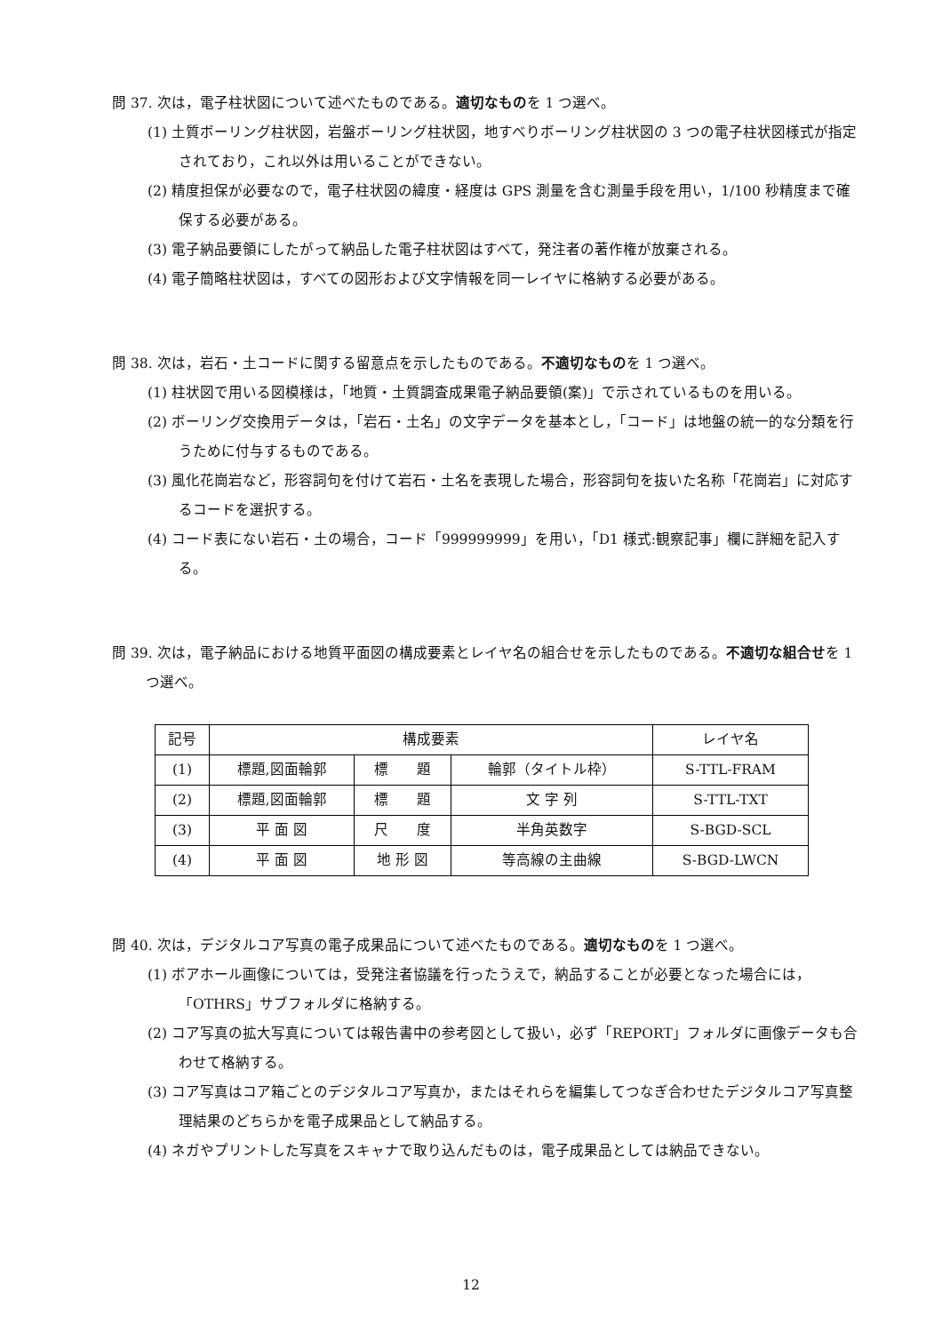問 37. 次は，電子柱状図について述べたものである。適切なものを 1 つ選べ。
(1) 土質ボーリング柱状図，岩盤ボーリング柱状図，地すべりボーリング柱状図の 3 つの電子柱状図様式が指定されており，これ以外は用いることができない。
(2) 精度担保が必要なので，電子柱状図の緯度・経度は GPS 測量を含む測量手段を用い，1/100 秒精度まで確保する必要がある。
(3) 電子納品要領にしたがって納品した電子柱状図はすべて，発注者の著作権が放棄される。
(4) 電子簡略柱状図は，すべての図形および文字情報を同一レイヤに格納する必要がある。
問 38. 次は，岩石・土コードに関する留意点を示したものである。不適切なものを 1 つ選べ。
(1) 柱状図で用いる図模様は，「地質・土質調査成果電子納品要領(案)」で示されているものを用いる。
(2) ボーリング交換用データは，「岩石・土名」の文字データを基本とし，「コード」は地盤の統一的な分類を行うために付与するものである。
(3) 風化花崗岩など，形容詞句を付けて岩石・土名を表現した場合，形容詞句を抜いた名称「花崗岩」に対応するコードを選択する。
(4) コード表にない岩石・土の場合，コード「999999999」を用い，「D1 様式:観察記事」欄に詳細を記入する。
問 39. 次は，電子納品における地質平面図の構成要素とレイヤ名の組合せを示したものである。不適切な組合せを 1 つ選べ。
| 記号 | 構成要素 | | | レイヤ名 |
| --- | --- | --- | --- | --- |
| (1) | 標題,図面輪郭 | 標 題 | 輪郭（タイトル枠） | S-TTL-FRAM |
| (2) | 標題,図面輪郭 | 標 題 | 文 字 列 | S-TTL-TXT |
| (3) | 平 面 図 | 尺 度 | 半角英数字 | S-BGD-SCL |
| (4) | 平 面 図 | 地 形 図 | 等高線の主曲線 | S-BGD-LWCN |
問 40. 次は，デジタルコア写真の電子成果品について述べたものである。適切なものを 1 つ選べ。
(1) ボアホール画像については，受発注者協議を行ったうえで，納品することが必要となった場合には，「OTHRS」サブフォルダに格納する。
(2) コア写真の拡大写真については報告書中の参考図として扱い，必ず「REPORT」フォルダに画像データも合わせて格納する。
(3) コア写真はコア箱ごとのデジタルコア写真か，またはそれらを編集してつなぎ合わせたデジタルコア写真整理結果のどちらかを電子成果品として納品する。
(4) ネガやプリントした写真をスキャナで取り込んだものは，電子成果品としては納品できない。
12